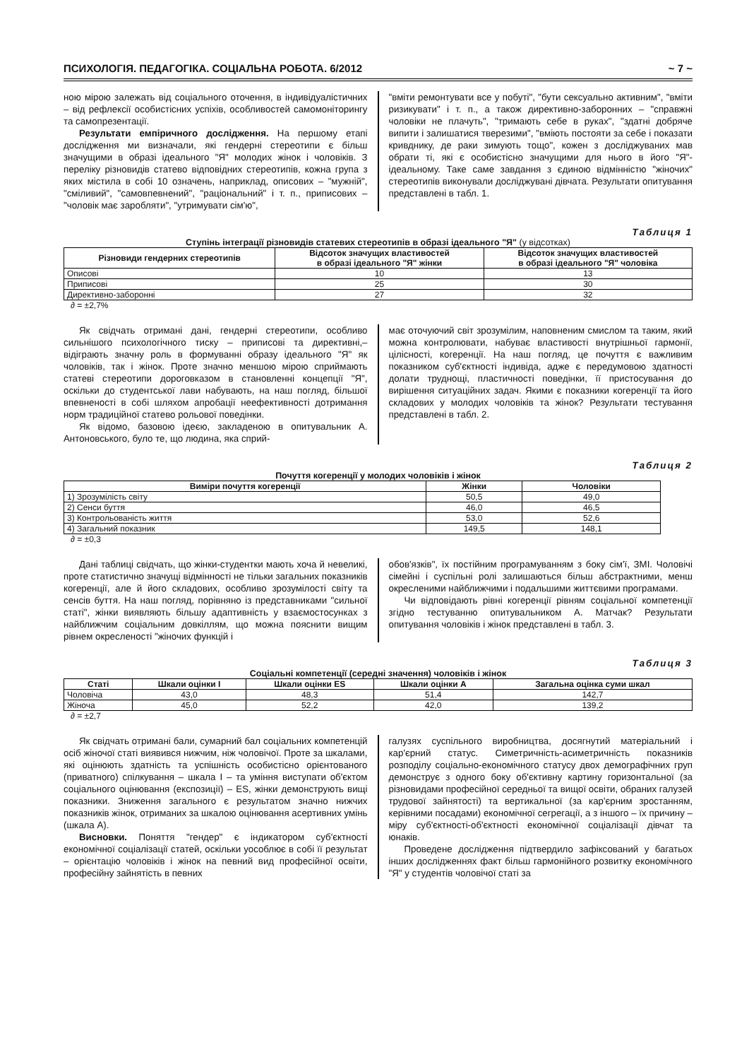ПСИХОЛОГІЯ. ПЕДАГОГІКА. СОЦІАЛЬНА РОБОТА. 6/2012 ~ 7 ~
ною мірою залежать від соціального оточення, в індивідуалістичних – від рефлексії особистісних успіхів, особливостей самомоніторингу та самопрезентації.
Результати емпіричного дослідження. На першому етапі дослідження ми визначали, які гендерні стереотипи є більш значущими в образі ідеального "Я" молодих жінок і чоловіків. З переліку різновидів статево відповідних стереотипів, кожна група з яких містила в собі 10 означень, наприклад, описових – "мужній", "сміливий", "самовпевнений", "раціональний" і т. п., приписових – "чоловік має заробляти", "утримувати сім'ю",
"вміти ремонтувати все у побуті", "бути сексуально активним", "вміти ризикувати" і т. п., а також директивно-заборонних – "справжні чоловіки не плачуть", "тримають себе в руках", "здатні добряче випити і залишатися тверезими", "вміють постояти за себе і показати кривднику, де раки зимують тощо", кожен з досліджуваних мав обрати ті, які є особистісно значущими для нього в його "Я"-ідеальному. Таке саме завдання з єдиною відмінністю "жіночих" стереотипів виконували досліджувані дівчата. Результати опитування представлені в табл. 1.
Таблиця 1
Ступінь інтеграції різновидів статевих стереотипів в образі ідеального "Я" (у відсотках)
| Різновиди гендерних стереотипів | Відсоток значущих властивостей в образі ідеального "Я" жінки | Відсоток значущих властивостей в образі ідеального "Я" чоловіка |
| --- | --- | --- |
| Описові | 10 | 13 |
| Приписові | 25 | 30 |
| Директивно-заборонні | 27 | 32 |
∂ = ±2,7%
Як свідчать отримані дані, гендерні стереотипи, особливо сильнішого психологічного тиску – приписові та директивні,– відіграють значну роль в формуванні образу ідеального "Я" як чоловіків, так і жінок. Проте значно меншою мірою сприймають статеві стереотипи дороговказом в становленні концепції "Я", оскільки до студентської лави набувають, на наш погляд, більшої впевненості в собі шляхом апробації неефективності дотримання норм традиційної статево рольової поведінки.
Як відомо, базовою ідеєю, закладеною в опитувальник А. Антоновського, було те, що людина, яка сприй-
має оточуючий світ зрозумілим, наповненим смислом та таким, який можна контролювати, набуває властивості внутрішньої гармонії, цілісності, когеренції. На наш погляд, це почуття є важливим показником суб'єктності індивіда, адже є передумовою здатності долати труднощі, пластичності поведінки, її пристосування до вирішення ситуаційних задач. Якими є показники когеренції та його складових у молодих чоловіків та жінок? Результати тестування представлені в табл. 2.
Таблиця 2
Почуття когеренції у молодих чоловіків і жінок
| Виміри почуття когеренції | Жінки | Чоловіки |
| --- | --- | --- |
| 1) Зрозумілість світу | 50,5 | 49,0 |
| 2) Сенси буття | 46,0 | 46,5 |
| 3) Контрольованість життя | 53,0 | 52,6 |
| 4) Загальний показник | 149,5 | 148,1 |
∂ = ±0,3
Дані таблиці свідчать, що жінки-студентки мають хоча й невеликі, проте статистично значущі відмінності не тільки загальних показників когеренції, але й його складових, особливо зрозумілості світу та сенсів буття. На наш погляд, порівняно із представниками "сильної статі", жінки виявляють більшу адаптивність у взаємостосунках з найближчим соціальним довкіллям, що можна пояснити вищим рівнем окресленості "жіночих функцій і
обов'язків", їх постійним програмуванням з боку сім'ї, ЗМІ. Чоловічі сімейні і суспільні ролі залишаються більш абстрактними, менш окресленими найближчими і подальшими життєвими програмами.
Чи відповідають рівні когеренції рівням соціальної компетенції згідно тестуванню опитувальником А. Матчак? Результати опитування чоловіків і жінок представлені в табл. 3.
Таблиця 3
Соціальні компетенції (середні значення) чоловіків і жінок
| Статі | Шкали оцінки I | Шкали оцінки ES | Шкали оцінки A | Загальна оцінка суми шкал |
| --- | --- | --- | --- | --- |
| Чоловіча | 43,0 | 48,3 | 51,4 | 142,7 |
| Жіноча | 45,0 | 52,2 | 42,0 | 139,2 |
∂ = ±2,7
Як свідчать отримані бали, сумарний бал соціальних компетенцій осіб жіночої статі виявився нижчим, ніж чоловічої. Проте за шкалами, які оцінюють здатність та успішність особистісно орієнтованого (приватного) спілкування – шкала I – та уміння виступати об'єктом соціального оцінювання (експозиції) – ES, жінки демонструють вищі показники. Зниження загального є результатом значно нижчих показників жінок, отриманих за шкалою оцінювання асертивних умінь (шкала А).
Висновки. Поняття "гендер" є індикатором суб'єктності економічної соціалізації статей, оскільки уособлює в собі її результат – орієнтацію чоловіків і жінок на певний вид професійної освіти, професійну зайнятість в певних
галузях суспільного виробництва, досягнутий матеріальний і кар'єрний статус. Симетричність-асиметричність показників розподілу соціально-економічного статусу двох демографічних груп демонструє з одного боку об'єктивну картину горизонтальної (за різновидами професійної середньої та вищої освіти, обраних галузей трудової зайнятості) та вертикальної (за кар'єрним зростанням, керівними посадами) економічної сегрегації, а з іншого – їх причину – міру суб'єктності-об'єктності економічної соціалізації дівчат та юнаків.
Проведене дослідження підтвердило зафіксований у багатьох інших дослідженнях факт більш гармонійного розвитку економічного "Я" у студентів чоловічої статі за